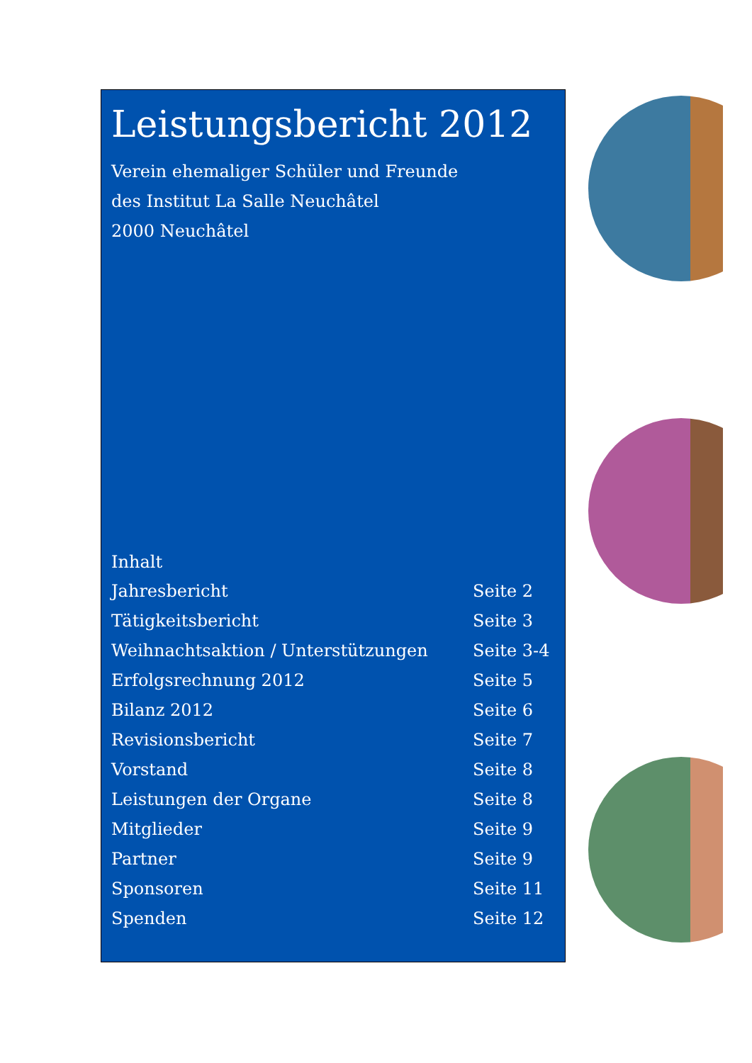Leistungsbericht 2012
Verein ehemaliger Schüler und Freunde
des Institut La Salle Neuchâtel
2000 Neuchâtel
Inhalt
Jahresbericht Seite 2
Tätigkeitsbericht Seite 3
Weihnachtsaktion / Unterstützungen Seite 3-4
Erfolgsrechnung 2012 Seite 5
Bilanz 2012 Seite 6
Revisionsbericht Seite 7
Vorstand Seite 8
Leistungen der Organe Seite 8
Mitglieder Seite 9
Partner Seite 9
Sponsoren Seite 11
Spenden Seite 12